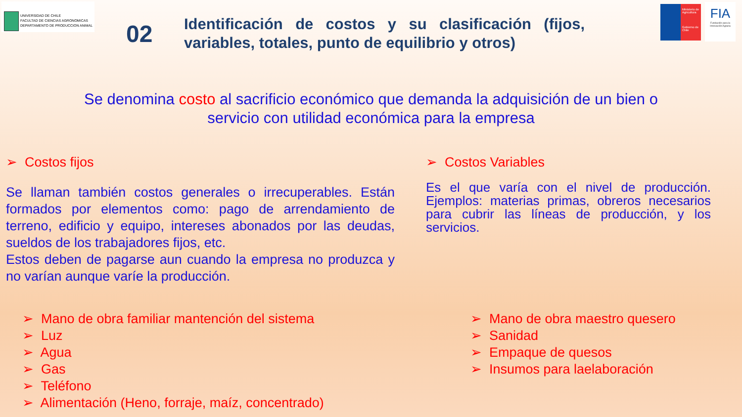UNIVERSIDAD DE CHILE
FACULTAD DE CIENCIAS AGRONOMICAS
DEPARTAMENTO DE PRODUCCION ANIMAL
02
Identificación de costos y su clasificación (fijos, variables, totales, punto de equilibrio y otros)
Ministerio de Agricultura
Gobierno de Chile
FIA
Fundación para la Innovación Agraria
Se denomina costo al sacrificio económico que demanda la adquisición de un bien o
servicio con utilidad económica para la empresa
➢ Costos fijos
Se llaman también costos generales o irrecuperables. Están formados por elementos como: pago de arrendamiento de terreno, edificio y equipo, intereses abonados por las deudas, sueldos de los trabajadores fijos, etc.
Estos deben de pagarse aun cuando la empresa no produzca y no varían aunque varíe la producción.
➢ Costos Variables
Es el que varía con el nivel de producción. Ejemplos: materias primas, obreros necesarios para cubrir las líneas de producción, y los servicios.
➢ Mano de obra familiar mantención del sistema
➢ Luz
➢ Agua
➢ Gas
➢ Teléfono
➢ Alimentación (Heno, forraje, maíz, concentrado)
➢ Mano de obra maestro quesero
➢ Sanidad
➢ Empaque de quesos
➢ Insumos para laelaboración